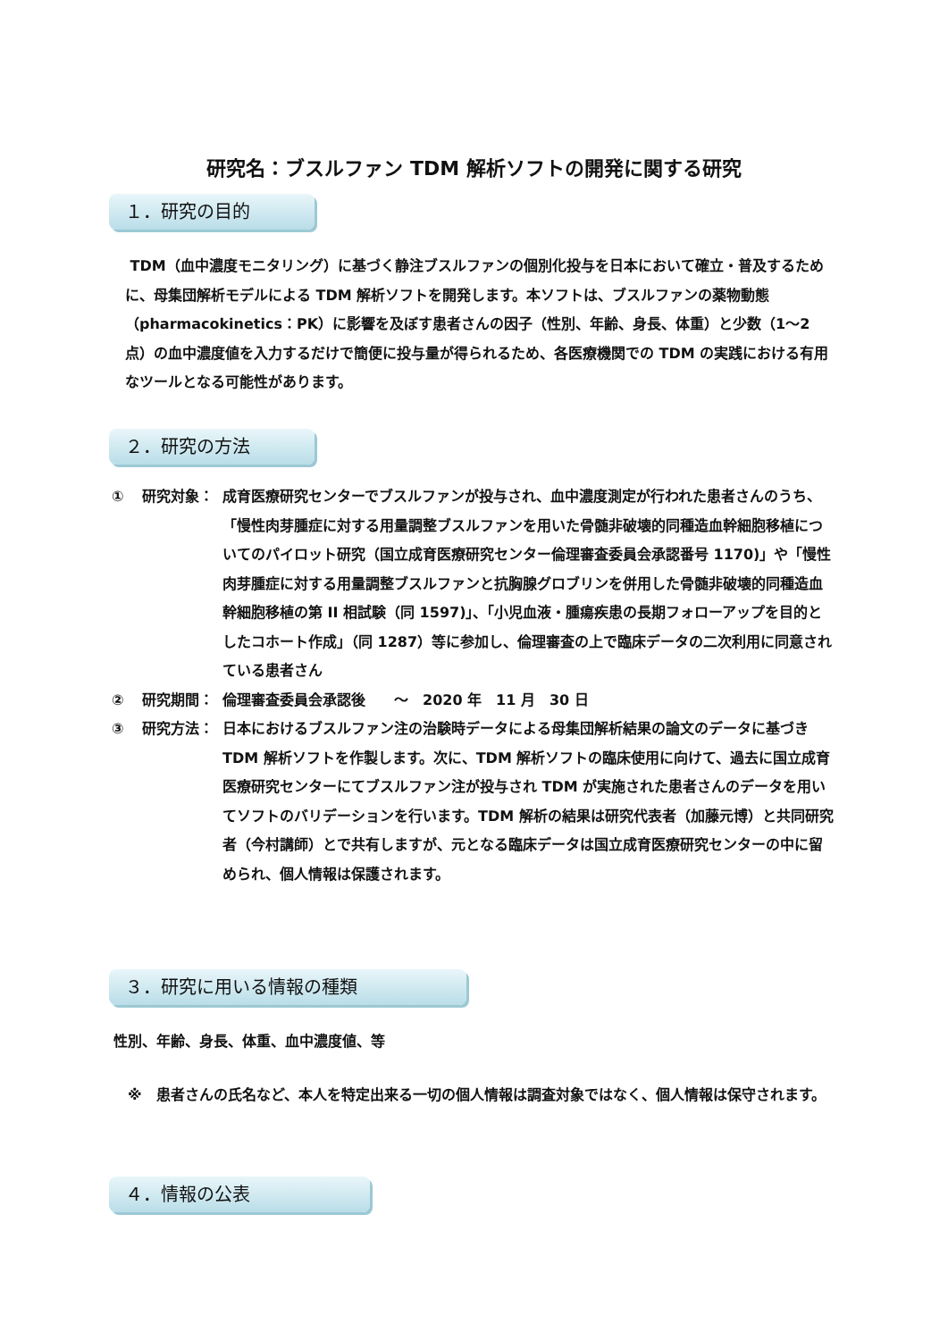研究名：ブスルファン TDM 解析ソフトの開発に関する研究
１．研究の目的
TDM（血中濃度モニタリング）に基づく静注ブスルファンの個別化投与を日本において確立・普及するために、母集団解析モデルによる TDM 解析ソフトを開発します。本ソフトは、ブスルファンの薬物動態（pharmacokinetics：PK）に影響を及ぼす患者さんの因子（性別、年齢、身長、体重）と少数（1〜2 点）の血中濃度値を入力するだけで簡便に投与量が得られるため、各医療機関での TDM の実践における有用なツールとなる可能性があります。
２．研究の方法
① 研究対象： 成育医療研究センターでブスルファンが投与され、血中濃度測定が行われた患者さんのうち、「慢性肉芽腫症に対する用量調整ブスルファンを用いた骨髄非破壊的同種造血幹細胞移植についてのパイロット研究（国立成育医療研究センター倫理審査委員会承認番号 1170)」や「慢性肉芽腫症に対する用量調整ブスルファンと抗胸腺グロブリンを併用した骨髄非破壊的同種造血幹細胞移植の第 II 相試験（同 1597)」、「小児血液・腫瘍疾患の長期フォローアップを目的としたコホート作成」（同 1287）等に参加し、倫理審査の上で臨床データの二次利用に同意されている患者さん
② 研究期間： 倫理審査委員会承認後　　～　2020 年　11 月　30 日
③ 研究方法： 日本におけるブスルファン注の治験時データによる母集団解析結果の論文のデータに基づき TDM 解析ソフトを作製します。次に、TDM 解析ソフトの臨床使用に向けて、過去に国立成育医療研究センターにてブスルファン注が投与され TDM が実施された患者さんのデータを用いてソフトのバリデーションを行います。TDM 解析の結果は研究代表者（加藤元博）と共同研究者（今村講師）とで共有しますが、元となる臨床データは国立成育医療研究センターの中に留められ、個人情報は保護されます。
３．研究に用いる情報の種類
性別、年齢、身長、体重、血中濃度値、等
※　患者さんの氏名など、本人を特定出来る一切の個人情報は調査対象ではなく、個人情報は保守されます。
４．情報の公表